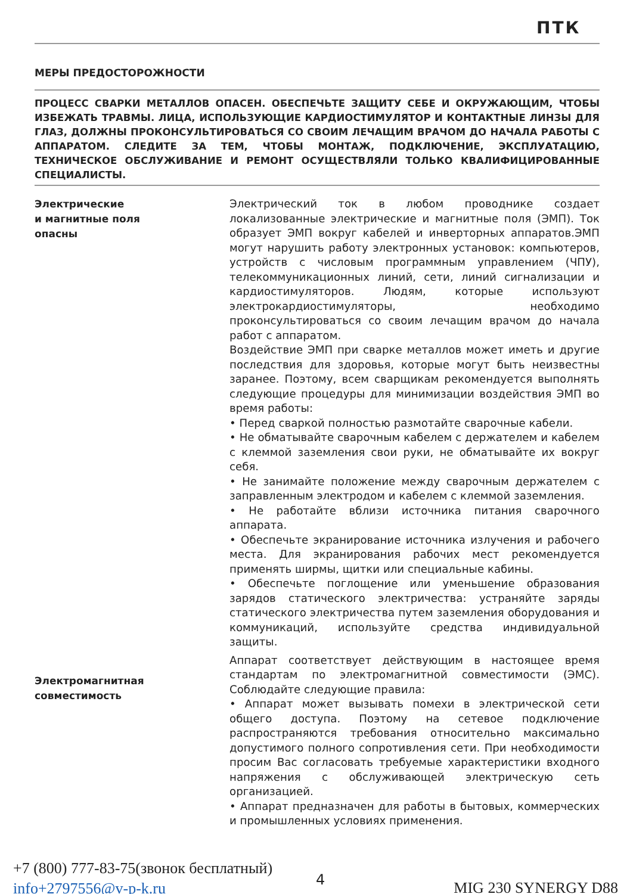ПТК
МЕРЫ ПРЕДОСТОРОЖНОСТИ
ПРОЦЕСС СВАРКИ МЕТАЛЛОВ ОПАСЕН. ОБЕСПЕЧЬТЕ ЗАЩИТУ СЕБЕ И ОКРУЖАЮЩИМ, ЧТОБЫ ИЗБЕЖАТЬ ТРАВМЫ. ЛИЦА, ИСПОЛЬЗУЮЩИЕ КАРДИОСТИМУЛЯТОР И КОНТАКТНЫЕ ЛИНЗЫ ДЛЯ ГЛАЗ, ДОЛЖНЫ ПРОКОНСУЛЬТИРОВАТЬСЯ СО СВОИМ ЛЕЧАЩИМ ВРАЧОМ ДО НАЧАЛА РАБОТЫ С АППАРАТОМ. СЛЕДИТЕ ЗА ТЕМ, ЧТОБЫ МОНТАЖ, ПОДКЛЮЧЕНИЕ, ЭКСПЛУАТАЦИЮ, ТЕХНИЧЕСКОЕ ОБСЛУЖИВАНИЕ И РЕМОНТ ОСУЩЕСТВЛЯЛИ ТОЛЬКО КВАЛИФИЦИРОВАННЫЕ СПЕЦИАЛИСТЫ.
Электрические
и магнитные поля
опасны
Электрический ток в любом проводнике создает локализованные электрические и магнитные поля (ЭМП). Ток образует ЭМП вокруг кабелей и инверторных аппаратов.ЭМП могут нарушить работу электронных установок: компьютеров, устройств с числовым программным управлением (ЧПУ), телекоммуникационных линий, сети, линий сигнализации и кардиостимуляторов. Людям, которые используют электрокардиостимуляторы, необходимо проконсультироваться со своим лечащим врачом до начала работ с аппаратом.
Воздействие ЭМП при сварке металлов может иметь и другие последствия для здоровья, которые могут быть неизвестны заранее. Поэтому, всем сварщикам рекомендуется выполнять следующие процедуры для минимизации воздействия ЭМП во время работы:
• Перед сваркой полностью размотайте сварочные кабели.
• Не обматывайте сварочным кабелем с держателем и кабелем с клеммой заземления свои руки, не обматывайте их вокруг себя.
• Не занимайте положение между сварочным держателем с заправленным электродом и кабелем с клеммой заземления.
• Не работайте вблизи источника питания сварочного аппарата.
• Обеспечьте экранирование источника излучения и рабочего места. Для экранирования рабочих мест рекомендуется применять ширмы, щитки или специальные кабины.
• Обеспечьте поглощение или уменьшение образования зарядов статического электричества: устраняйте заряды статического электричества путем заземления оборудования и коммуникаций, используйте средства индивидуальной защиты.
Аппарат соответствует действующим в настоящее время стандартам по электромагнитной совместимости (ЭМС). Соблюдайте следующие правила:
• Аппарат может вызывать помехи в электрической сети общего доступа. Поэтому на сетевое подключение распространяются требования относительно максимально допустимого полного сопротивления сети. При необходимости просим Вас согласовать требуемые характеристики входного напряжения с обслуживающей электрическую сеть организацией.
• Аппарат предназначен для работы в бытовых, коммерческих и промышленных условиях применения.
Электромагнитная
совместимость
+7 (800) 777-83-75(звонок бесплатный)
info+2797556@v-p-k.ru
4 MIG 230 SYNERGY D88